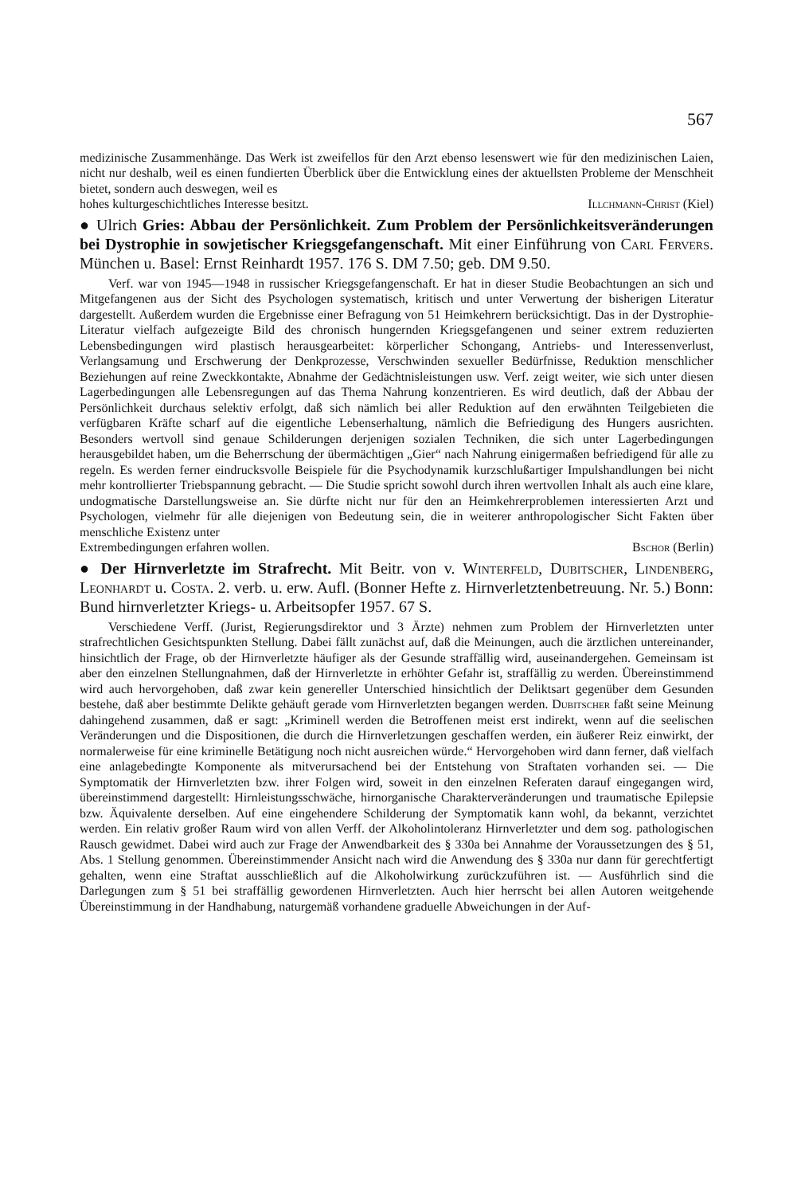567
medizinische Zusammenhänge. Das Werk ist zweifellos für den Arzt ebenso lesenswert wie für den medizinischen Laien, nicht nur deshalb, weil es einen fundierten Überblick über die Entwicklung eines der aktuellsten Probleme der Menschheit bietet, sondern auch deswegen, weil es
hohes kulturgeschichtliches Interesse besitzt. Illchmann-Christ (Kiel)
● Ulrich Gries: Abbau der Persönlichkeit. Zum Problem der Persönlichkeitsveränderungen bei Dystrophie in sowjetischer Kriegsgefangenschaft. Mit einer Einführung von Carl Fervers. München u. Basel: Ernst Reinhardt 1957. 176 S. DM 7.50; geb. DM 9.50.
Verf. war von 1945—1948 in russischer Kriegsgefangenschaft. Er hat in dieser Studie Beobachtungen an sich und Mitgefangenen aus der Sicht des Psychologen systematisch, kritisch und unter Verwertung der bisherigen Literatur dargestellt. Außerdem wurden die Ergebnisse einer Befragung von 51 Heimkehrern berücksichtigt. Das in der Dystrophie-Literatur vielfach aufgezeigte Bild des chronisch hungernden Kriegsgefangenen und seiner extrem reduzierten Lebensbedingungen wird plastisch herausgearbeitet: körperlicher Schongang, Antriebs- und Interessenverlust, Verlangsamung und Erschwerung der Denkprozesse, Verschwinden sexueller Bedürfnisse, Reduktion menschlicher Beziehungen auf reine Zweckkontakte, Abnahme der Gedächtnisleistungen usw. Verf. zeigt weiter, wie sich unter diesen Lagerbedingungen alle Lebensregungen auf das Thema Nahrung konzentrieren. Es wird deutlich, daß der Abbau der Persönlichkeit durchaus selektiv erfolgt, daß sich nämlich bei aller Reduktion auf den erwähnten Teilgebieten die verfügbaren Kräfte scharf auf die eigentliche Lebenserhaltung, nämlich die Befriedigung des Hungers ausrichten. Besonders wertvoll sind genaue Schilderungen derjenigen sozialen Techniken, die sich unter Lagerbedingungen herausgebildet haben, um die Beherrschung der übermächtigen „Gier“ nach Nahrung einigermaßen befriedigend für alle zu regeln. Es werden ferner eindrucksvolle Beispiele für die Psychodynamik kurzschlußartiger Impulshandlungen bei nicht mehr kontrollierter Triebspannung gebracht. — Die Studie spricht sowohl durch ihren wertvollen Inhalt als auch eine klare, undogmatische Darstellungsweise an. Sie dürfte nicht nur für den an Heimkehrerproblemen interessierten Arzt und Psychologen, vielmehr für alle diejenigen von Bedeutung sein, die in weiterer anthropologischer Sicht Fakten über menschliche Existenz unter
Extrembedingungen erfahren wollen. Bschor (Berlin)
● Der Hirnverletzte im Strafrecht. Mit Beitr. von v. Winterfeld, Dubitscher, Lindenberg, Leonhardt u. Costa. 2. verb. u. erw. Aufl. (Bonner Hefte z. Hirnverletztenbetreuung. Nr. 5.) Bonn: Bund hirnverletzter Kriegs- u. Arbeitsopfer 1957. 67 S.
Verschiedene Verff. (Jurist, Regierungsdirektor und 3 Ärzte) nehmen zum Problem der Hirnverletzten unter strafrechtlichen Gesichtspunkten Stellung. Dabei fällt zunächst auf, daß die Meinungen, auch die ärztlichen untereinander, hinsichtlich der Frage, ob der Hirnverletzte häufiger als der Gesunde straffällig wird, auseinandergehen. Gemeinsam ist aber den einzelnen Stellungnahmen, daß der Hirnverletzte in erhöhter Gefahr ist, straffällig zu werden. Übereinstimmend wird auch hervorgehoben, daß zwar kein genereller Unterschied hinsichtlich der Deliktsart gegenüber dem Gesunden bestehe, daß aber bestimmte Delikte gehäuft gerade vom Hirnverletzten begangen werden. Dubitscher faßt seine Meinung dahingehend zusammen, daß er sagt: „Kriminell werden die Betroffenen meist erst indirekt, wenn auf die seelischen Veränderungen und die Dispositionen, die durch die Hirnverletzungen geschaffen werden, ein äußerer Reiz einwirkt, der normalerweise für eine kriminelle Betätigung noch nicht ausreichen würde.“ Hervorgehoben wird dann ferner, daß vielfach eine anlagebedingte Komponente als mitverursachend bei der Entstehung von Straftaten vorhanden sei. — Die Symptomatik der Hirnverletzten bzw. ihrer Folgen wird, soweit in den einzelnen Referaten darauf eingegangen wird, übereinstimmend dargestellt: Hirnleistungsschwäche, hirnorganische Charakterveränderungen und traumatische Epilepsie bzw. Äquivalente derselben. Auf eine eingehendere Schilderung der Symptomatik kann wohl, da bekannt, verzichtet werden. Ein relativ großer Raum wird von allen Verff. der Alkoholintoleranz Hirnverletzter und dem sog. pathologischen Rausch gewidmet. Dabei wird auch zur Frage der Anwendbarkeit des § 330a bei Annahme der Voraussetzungen des § 51, Abs. 1 Stellung genommen. Übereinstimmender Ansicht nach wird die Anwendung des § 330a nur dann für gerechtfertigt gehalten, wenn eine Straftat ausschließlich auf die Alkoholwirkung zurückzuführen ist. — Ausführlich sind die Darlegungen zum § 51 bei straffällig gewordenen Hirnverletzten. Auch hier herrscht bei allen Autoren weitgehende Übereinstimmung in der Handhabung, naturgemäß vorhandene graduelle Abweichungen in der Auf-